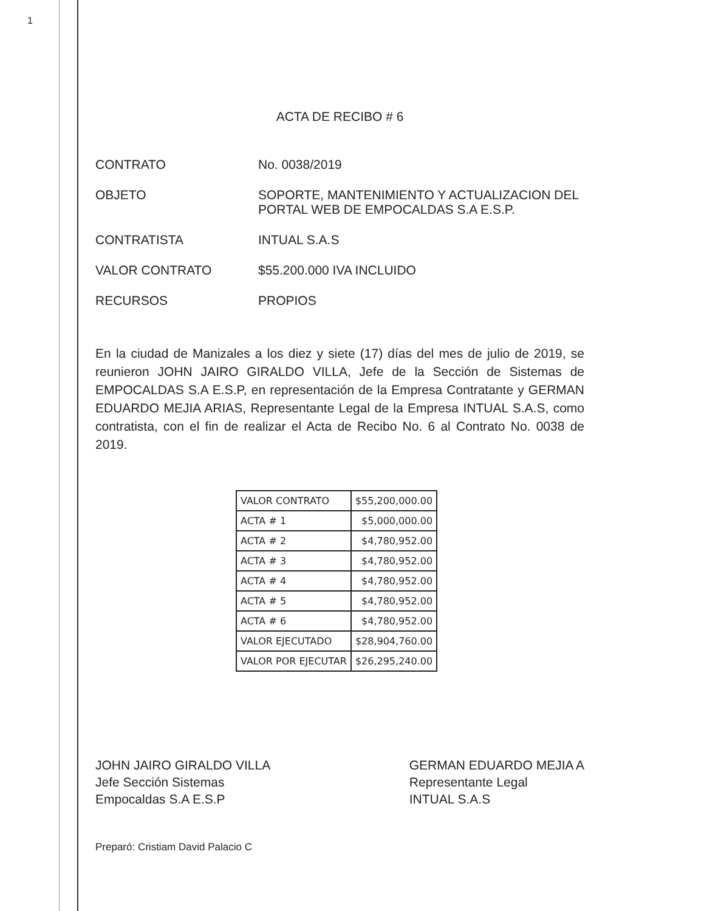1
ACTA DE RECIBO # 6
CONTRATO No. 0038/2019
OBJETO SOPORTE, MANTENIMIENTO Y ACTUALIZACION DEL PORTAL WEB DE EMPOCALDAS S.A E.S.P.
CONTRATISTA INTUAL S.A.S
VALOR CONTRATO $55.200.000 IVA INCLUIDO
RECURSOS PROPIOS
En la ciudad de Manizales a los diez y siete (17) días del mes de julio de 2019, se reunieron JOHN JAIRO GIRALDO VILLA, Jefe de la Sección de Sistemas de EMPOCALDAS S.A E.S.P, en representación de la Empresa Contratante y GERMAN EDUARDO MEJIA ARIAS, Representante Legal de la Empresa INTUAL S.A.S, como contratista, con el fin de realizar el Acta de Recibo No. 6 al Contrato No. 0038 de 2019.
| VALOR CONTRATO | $55,200,000.00 |
| ACTA # 1 | $5,000,000.00 |
| ACTA # 2 | $4,780,952.00 |
| ACTA # 3 | $4,780,952.00 |
| ACTA # 4 | $4,780,952.00 |
| ACTA # 5 | $4,780,952.00 |
| ACTA # 6 | $4,780,952.00 |
| VALOR EJECUTADO | $28,904,760.00 |
| VALOR POR EJECUTAR | $26,295,240.00 |
JOHN JAIRO GIRALDO VILLA
Jefe Sección Sistemas
Empocaldas S.A E.S.P
GERMAN EDUARDO MEJIA A
Representante Legal
INTUAL S.A.S
Preparó: Cristiam David Palacio C